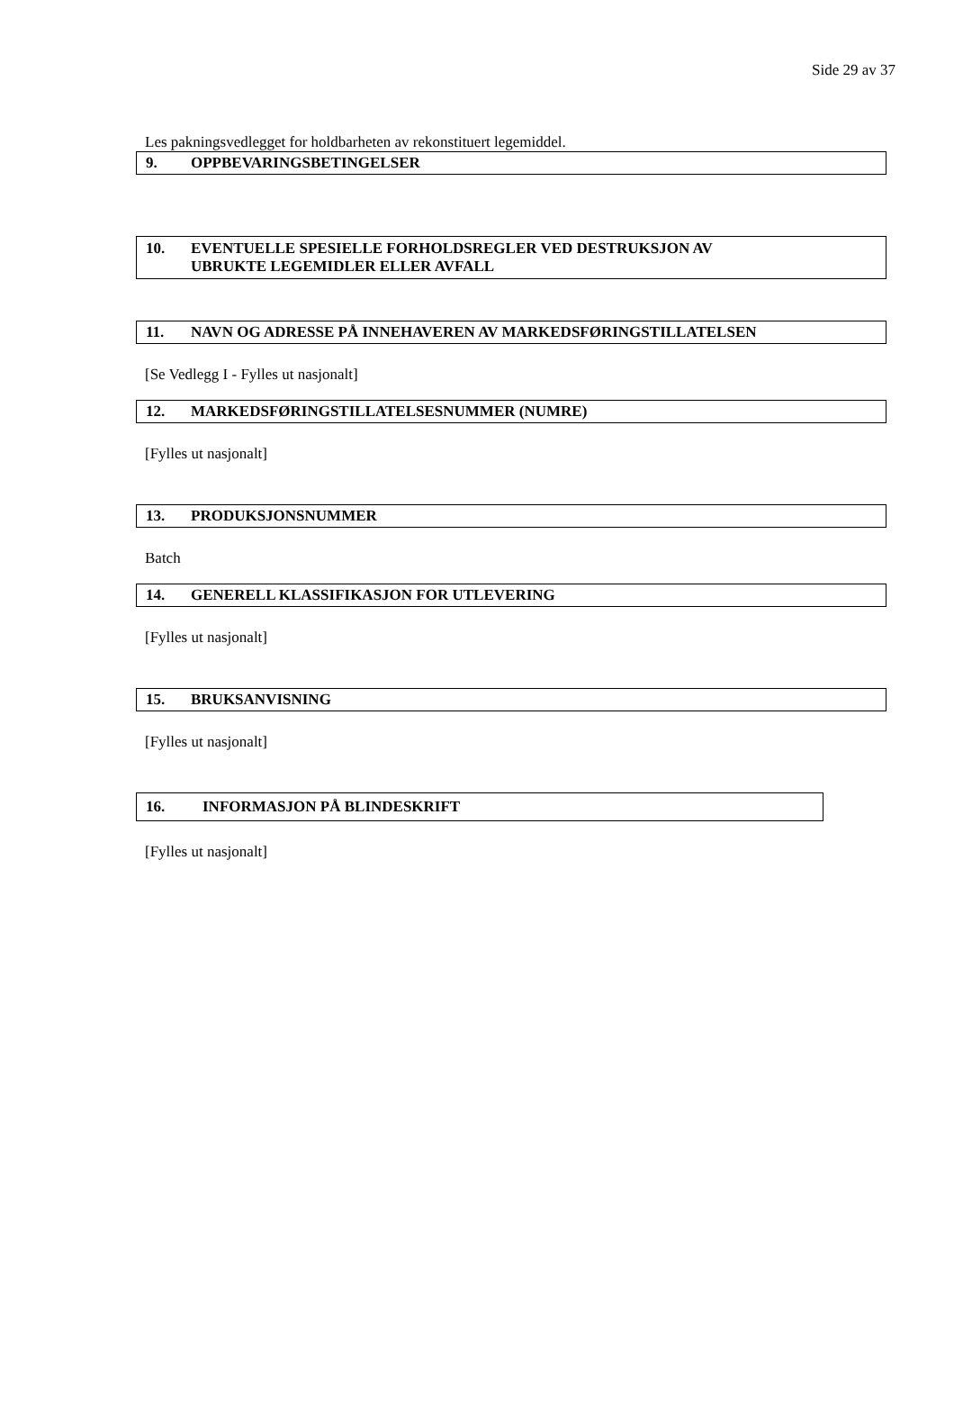Side 29 av 37
Les pakningsvedlegget for holdbarheten av rekonstituert legemiddel.
9. OPPBEVARINGSBETINGELSER
10. EVENTUELLE SPESIELLE FORHOLDSREGLER VED DESTRUKSJON AV
UBRUKTE LEGEMIDLER ELLER AVFALL
11. NAVN OG ADRESSE PÅ INNEHAVEREN AV MARKEDSFØRINGSTILLATELSEN
[Se Vedlegg I - Fylles ut nasjonalt]
12. MARKEDSFØRINGSTILLATELSESNUMMER (NUMRE)
[Fylles ut nasjonalt]
13. PRODUKSJONSNUMMER
Batch
14. GENERELL KLASSIFIKASJON FOR UTLEVERING
[Fylles ut nasjonalt]
15. BRUKSANVISNING
[Fylles ut nasjonalt]
16. INFORMASJON PÅ BLINDESKRIFT
[Fylles ut nasjonalt]